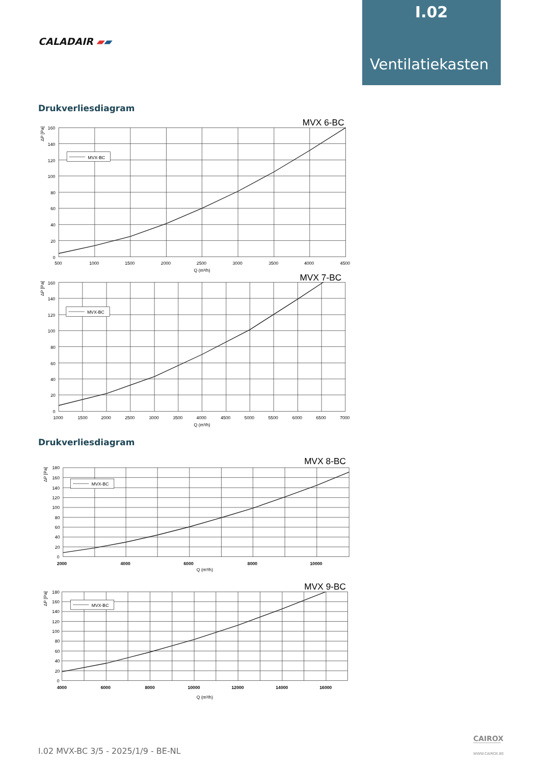CALADAIR ▰▰
I.02
Ventilatiekasten
Drukverliesdiagram
MVX 6-BC
MVX-BC
ΔP [Pa]
160
140
120
100
80
60
40
20
0
500
1000
1500
2000
2500
3000
3500
4000
4500
Q (m³/h)
MVX 7-BC
MVX-BC
ΔP [Pa]
160
140
120
100
80
60
40
20
0
1000
1500
2000
2500
3000
3500
4000
4500
5000
5500
6000
6500
7000
Q (m³/h)
Drukverliesdiagram
MVX 8-BC
MVX-BC
ΔP [Pa]
180
160
140
120
100
80
60
40
20
0
2000
4000
6000
8000
10000
Q (m³/h)
MVX 9-BC
MVX-BC
ΔP [Pa]
180
160
140
120
100
80
60
40
20
0
4000
6000
8000
10000
12000
14000
16000
Q (m³/h)
I.02 MVX-BC 3/5 - 2025/1/9 - BE-NL
CAIROX
WWW.CAIROX.BE